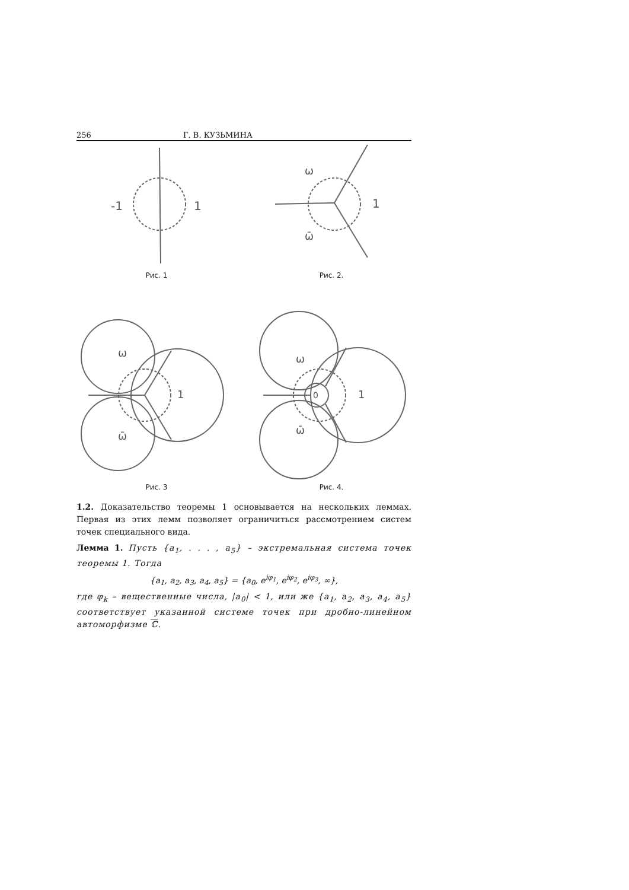256 Г. В. КУЗЬМИНА
-1
1
Рис. 1
ω
1
ω̄
Рис. 2.
ω
1
ω̄
Рис. 3
ω
0
1
ω̄
Рис. 4.
1.2. Доказательство теоремы 1 основывается на нескольких леммах. Первая из этих лемм позволяет ограничиться рассмотрением систем точек специального вида.
Лемма 1. Пусть {a<sub>1</sub>, . . . , a<sub>5</sub>} – экстремальная система точек теоремы 1. Тогда
{a<sub>1</sub>, a<sub>2</sub>, a<sub>3</sub>, a<sub>4</sub>, a<sub>5</sub>} = {a<sub>0</sub>, e<sup>iφ<sub>1</sub></sup>, e<sup>iφ<sub>2</sub></sup>, e<sup>iφ<sub>3</sub></sup>, ∞},
где φ<sub>k</sub> – вещественные числа, |a<sub>0</sub>| < 1, или же {a<sub>1</sub>, a<sub>2</sub>, a<sub>3</sub>, a<sub>4</sub>, a<sub>5</sub>} соответствует указанной системе точек при дробно-линейном автоморфизме ℂ.